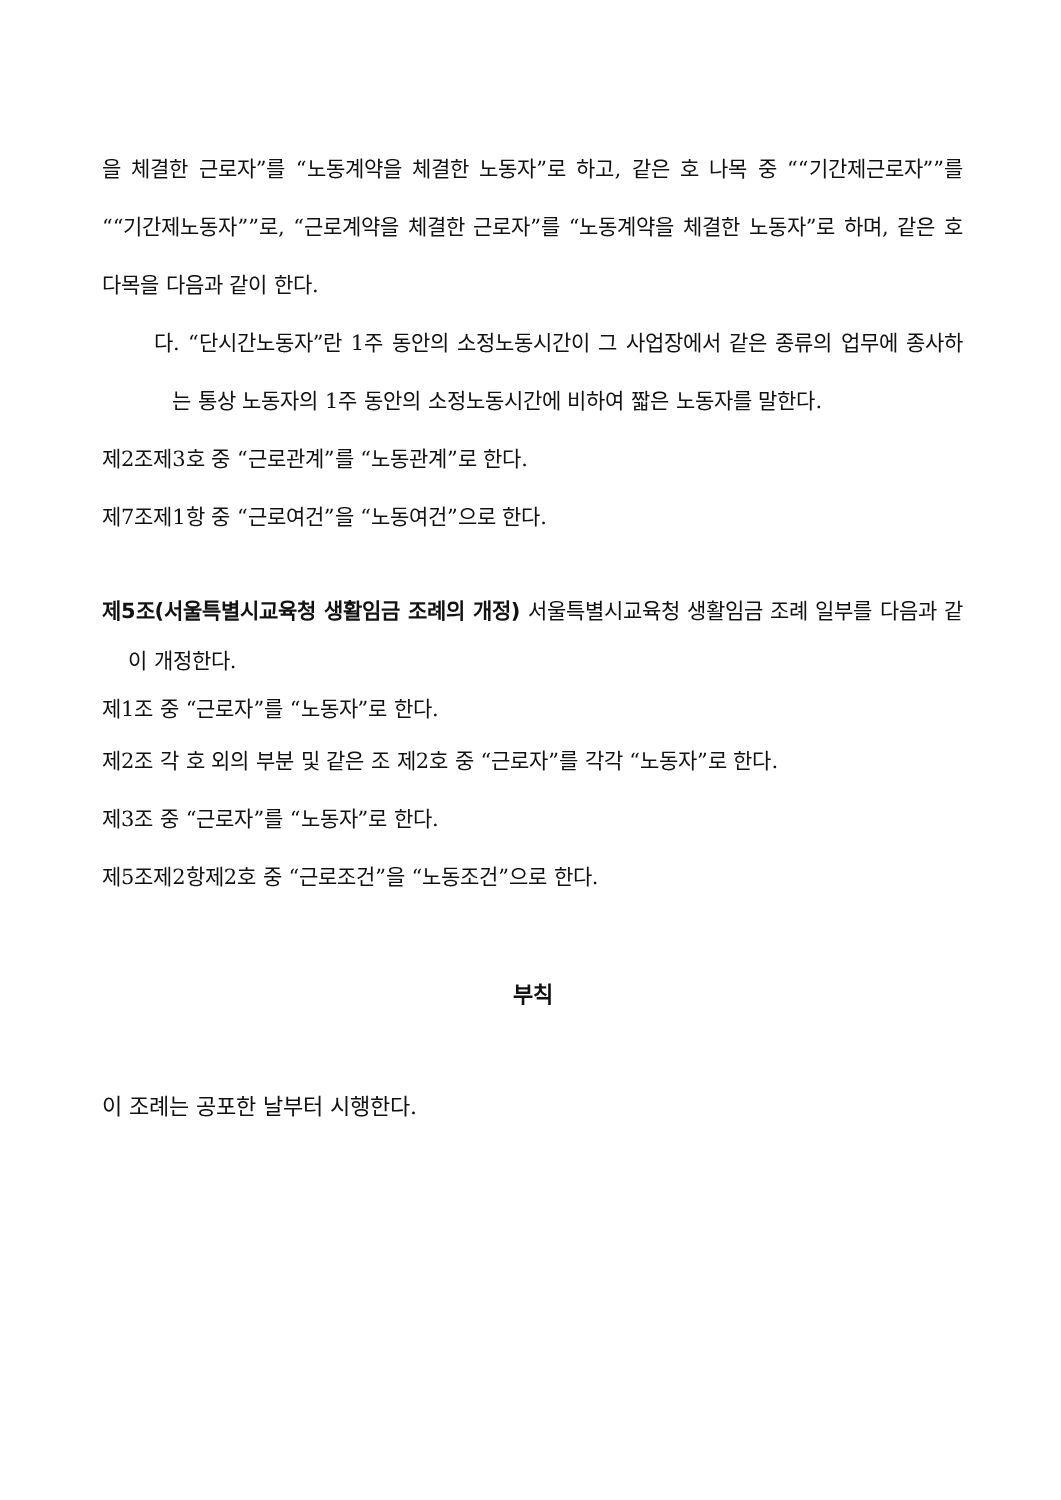을 체결한 근로자”를 “노동계약을 체결한 노동자”로 하고, 같은 호 나목 중 ““기간제근로자””를 ““기간제노동자””로, “근로계약을 체결한 근로자”를 “노동계약을 체결한 노동자”로 하며, 같은 호 다목을 다음과 같이 한다.
다. “단시간노동자”란 1주 동안의 소정노동시간이 그 사업장에서 같은 종류의 업무에 종사하는 통상 노동자의 1주 동안의 소정노동시간에 비하여 짧은 노동자를 말한다.
제2조제3호 중 “근로관계”를 “노동관계”로 한다.
제7조제1항 중 “근로여건”을 “노동여건”으로 한다.
제5조(서울특별시교육청 생활임금 조례의 개정) 서울특별시교육청 생활임금 조례 일부를 다음과 같이 개정한다.
제1조 중 “근로자”를 “노동자”로 한다.
제2조 각 호 외의 부분 및 같은 조 제2호 중 “근로자”를 각각 “노동자”로 한다.
제3조 중 “근로자”를 “노동자”로 한다.
제5조제2항제2호 중 “근로조건”을 “노동조건”으로 한다.
부칙
이 조례는 공포한 날부터 시행한다.